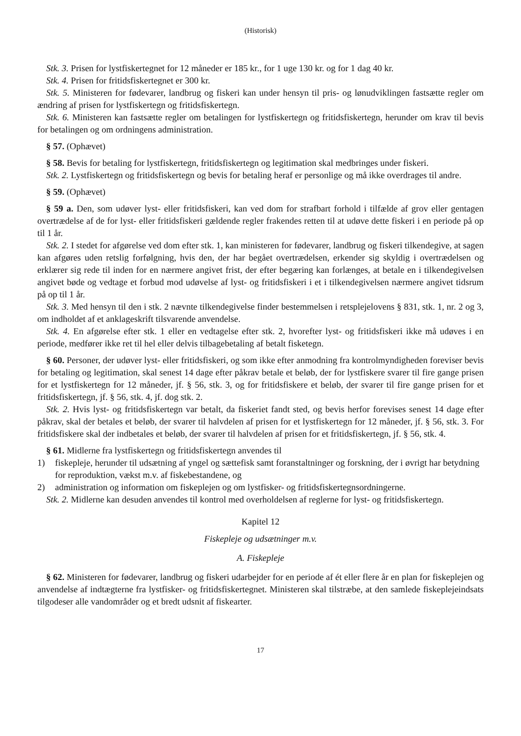(Historisk)
Stk. 3. Prisen for lystfiskertegnet for 12 måneder er 185 kr., for 1 uge 130 kr. og for 1 dag 40 kr.
Stk. 4. Prisen for fritidsfiskertegnet er 300 kr.
Stk. 5. Ministeren for fødevarer, landbrug og fiskeri kan under hensyn til pris- og lønudviklingen fastsætte regler om ændring af prisen for lystfiskertegn og fritidsfiskertegn.
Stk. 6. Ministeren kan fastsætte regler om betalingen for lystfiskertegn og fritidsfiskertegn, herunder om krav til bevis for betalingen og om ordningens administration.
§ 57. (Ophævet)
§ 58. Bevis for betaling for lystfiskertegn, fritidsfiskertegn og legitimation skal medbringes under fiskeri.
Stk. 2. Lystfiskertegn og fritidsfiskertegn og bevis for betaling heraf er personlige og må ikke overdrages til andre.
§ 59. (Ophævet)
§ 59 a. Den, som udøver lyst- eller fritidsfiskeri, kan ved dom for strafbart forhold i tilfælde af grov eller gentagen overtrædelse af de for lyst- eller fritidsfiskeri gældende regler frakendes retten til at udøve dette fiskeri i en periode på op til 1 år.
Stk. 2. I stedet for afgørelse ved dom efter stk. 1, kan ministeren for fødevarer, landbrug og fiskeri tilkendegive, at sagen kan afgøres uden retslig forfølgning, hvis den, der har begået overtrædelsen, erkender sig skyldig i overtrædelsen og erklærer sig rede til inden for en nærmere angivet frist, der efter begæring kan forlænges, at betale en i tilkendegivelsen angivet bøde og vedtage et forbud mod udøvelse af lyst- og fritidsfiskeri i et i tilkendegivelsen nærmere angivet tidsrum på op til 1 år.
Stk. 3. Med hensyn til den i stk. 2 nævnte tilkendegivelse finder bestemmelsen i retsplejelovens § 831, stk. 1, nr. 2 og 3, om indholdet af et anklageskrift tilsvarende anvendelse.
Stk. 4. En afgørelse efter stk. 1 eller en vedtagelse efter stk. 2, hvorefter lyst- og fritidsfiskeri ikke må udøves i en periode, medfører ikke ret til hel eller delvis tilbagebetaling af betalt fisketegn.
§ 60. Personer, der udøver lyst- eller fritidsfiskeri, og som ikke efter anmodning fra kontrolmyndigheden foreviser bevis for betaling og legitimation, skal senest 14 dage efter påkrav betale et beløb, der for lystfiskere svarer til fire gange prisen for et lystfiskertegn for 12 måneder, jf. § 56, stk. 3, og for fritidsfiskere et beløb, der svarer til fire gange prisen for et fritidsfiskertegn, jf. § 56, stk. 4, jf. dog stk. 2.
Stk. 2. Hvis lyst- og fritidsfiskertegn var betalt, da fiskeriet fandt sted, og bevis herfor forevises senest 14 dage efter påkrav, skal der betales et beløb, der svarer til halvdelen af prisen for et lystfiskertegn for 12 måneder, jf. § 56, stk. 3. For fritidsfiskere skal der indbetales et beløb, der svarer til halvdelen af prisen for et fritidsfiskertegn, jf. § 56, stk. 4.
§ 61. Midlerne fra lystfiskertegn og fritidsfiskertegn anvendes til
1) fiskepleje, herunder til udsætning af yngel og sættefisk samt foranstaltninger og forskning, der i øvrigt har betydning for reproduktion, vækst m.v. af fiskebestandene, og
2) administration og information om fiskeplejen og om lystfisker- og fritidsfiskertegnsordningerne.
Stk. 2. Midlerne kan desuden anvendes til kontrol med overholdelsen af reglerne for lyst- og fritidsfiskertegn.
Kapitel 12
Fiskepleje og udsætninger m.v.
A. Fiskepleje
§ 62. Ministeren for fødevarer, landbrug og fiskeri udarbejder for en periode af ét eller flere år en plan for fiskeplejen og anvendelse af indtægterne fra lystfisker- og fritidsfiskertegnet. Ministeren skal tilstræbe, at den samlede fiskeplejeindsats tilgodeser alle vandområder og et bredt udsnit af fiskearter.
17